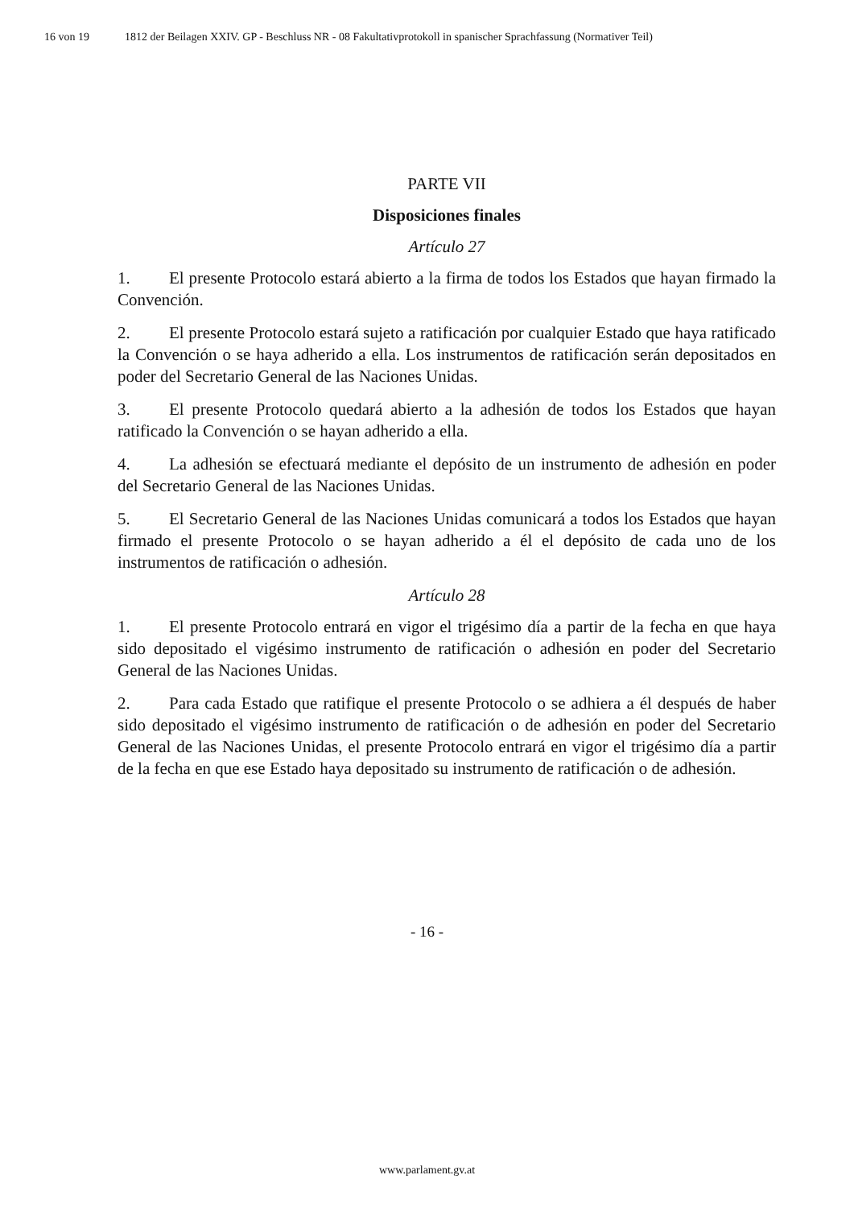16 von 19 1812 der Beilagen XXIV. GP - Beschluss NR - 08 Fakultativprotokoll in spanischer Sprachfassung (Normativer Teil)
PARTE VII
Disposiciones finales
Artículo 27
1. El presente Protocolo estará abierto a la firma de todos los Estados que hayan firmado la Convención.
2. El presente Protocolo estará sujeto a ratificación por cualquier Estado que haya ratificado la Convención o se haya adherido a ella. Los instrumentos de ratificación serán depositados en poder del Secretario General de las Naciones Unidas.
3. El presente Protocolo quedará abierto a la adhesión de todos los Estados que hayan ratificado la Convención o se hayan adherido a ella.
4. La adhesión se efectuará mediante el depósito de un instrumento de adhesión en poder del Secretario General de las Naciones Unidas.
5. El Secretario General de las Naciones Unidas comunicará a todos los Estados que hayan firmado el presente Protocolo o se hayan adherido a él el depósito de cada uno de los instrumentos de ratificación o adhesión.
Artículo 28
1. El presente Protocolo entrará en vigor el trigésimo día a partir de la fecha en que haya sido depositado el vigésimo instrumento de ratificación o adhesión en poder del Secretario General de las Naciones Unidas.
2. Para cada Estado que ratifique el presente Protocolo o se adhiera a él después de haber sido depositado el vigésimo instrumento de ratificación o de adhesión en poder del Secretario General de las Naciones Unidas, el presente Protocolo entrará en vigor el trigésimo día a partir de la fecha en que ese Estado haya depositado su instrumento de ratificación o de adhesión.
- 16 -
www.parlament.gv.at